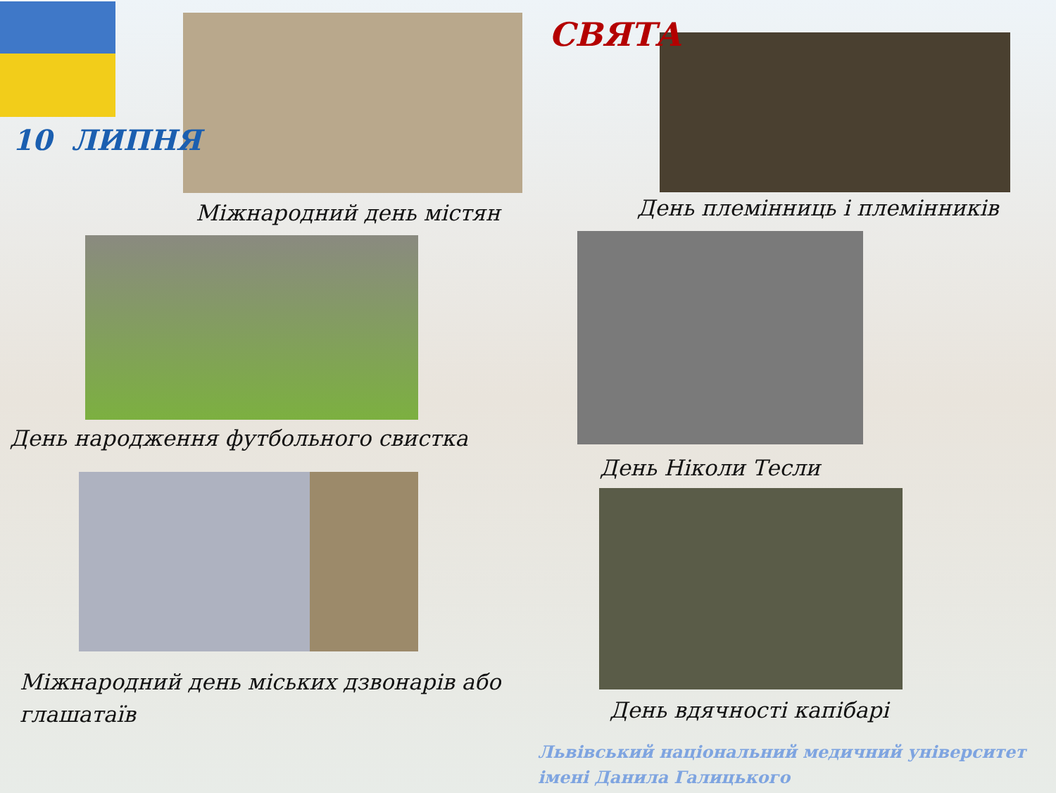10 ЛИПНЯ
СВЯТА
Міжнародний день містян День племінниць і племінників
День народження футбольного свистка
День Ніколи Тесли
Міжнародний день міських дзвонарів або глашатаїв
День вдячності капібарі
Львівський національний медичний університет імені Данила Галицького